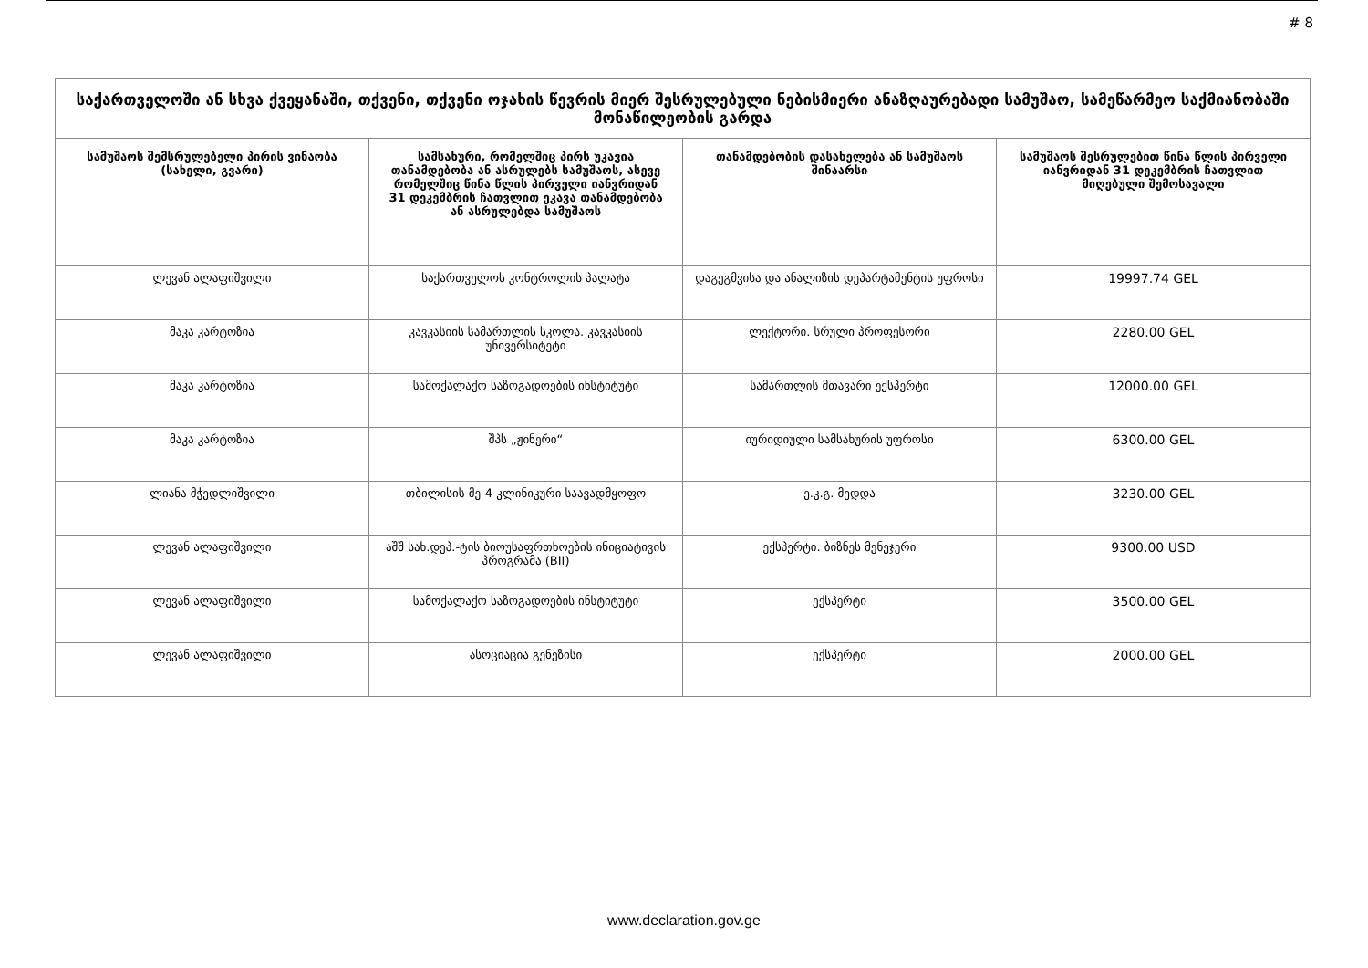# 8
| საქართველოში ან სხვა ქვეყანაში, თქვენი, თქვენი ოჯახის წევრის მიერ შესრულებული ნებისმიერი ანაზღაურებადი სამუშაო, სამეწარმეო საქმიანობაში მონაწილეობის გარდა | | | |
| --- | --- | --- | --- |
| სამუშაოს შემსრულებელი პირის ვინაობა (სახელი, გვარი) | სამსახური, რომელშიც პირს უკავია თანამდებობა ან ასრულებს სამუშაოს, ასევე რომელშიც წინა წლის პირველი იანვრიდან 31 დეკემბრის ჩათვლით ეკავა თანამდებობა ან ასრულებდა სამუშაოს | თანამდებობის დასახელება ან სამუშაოს შინაარსი | სამუშაოს შესრულებით წინა წლის პირველი იანვრიდან 31 დეკემბრის ჩათვლით მიღებული შემოსავალი |
| ლევან ალაფიშვილი | საქართველოს კონტროლის პალატა | დაგეგმვისა და ანალიზის დეპარტამენტის უფროსი | 19997.74 GEL |
| მაკა კარტოზია | კავკასიის სამართლის სკოლა. კავკასიის უნივერსიტეტი | ლექტორი. სრული პროფესორი | 2280.00 GEL |
| მაკა კარტოზია | სამოქალაქო საზოგადოების ინსტიტუტი | სამართლის მთავარი ექსპერტი | 12000.00 GEL |
| მაკა კარტოზია | შპს „ჟინერი“ | იურიდიული სამსახურის უფროსი | 6300.00 GEL |
| ლიანა მჭედლიშვილი | თბილისის მე-4 კლინიკური საავადმყოფო | ე.კ.გ. მედდა | 3230.00 GEL |
| ლევან ალაფიშვილი | აშშ სახ.დეპ.-ტის ბიოუსაფრთხოების ინიციატივის პროგრამა (BII) | ექსპერტი. ბიზნეს მენეჯერი | 9300.00 USD |
| ლევან ალაფიშვილი | სამოქალაქო საზოგადოების ინსტიტუტი | ექსპერტი | 3500.00 GEL |
| ლევან ალაფიშვილი | ასოციაცია გენეზისი | ექსპერტი | 2000.00 GEL |
www.declaration.gov.ge